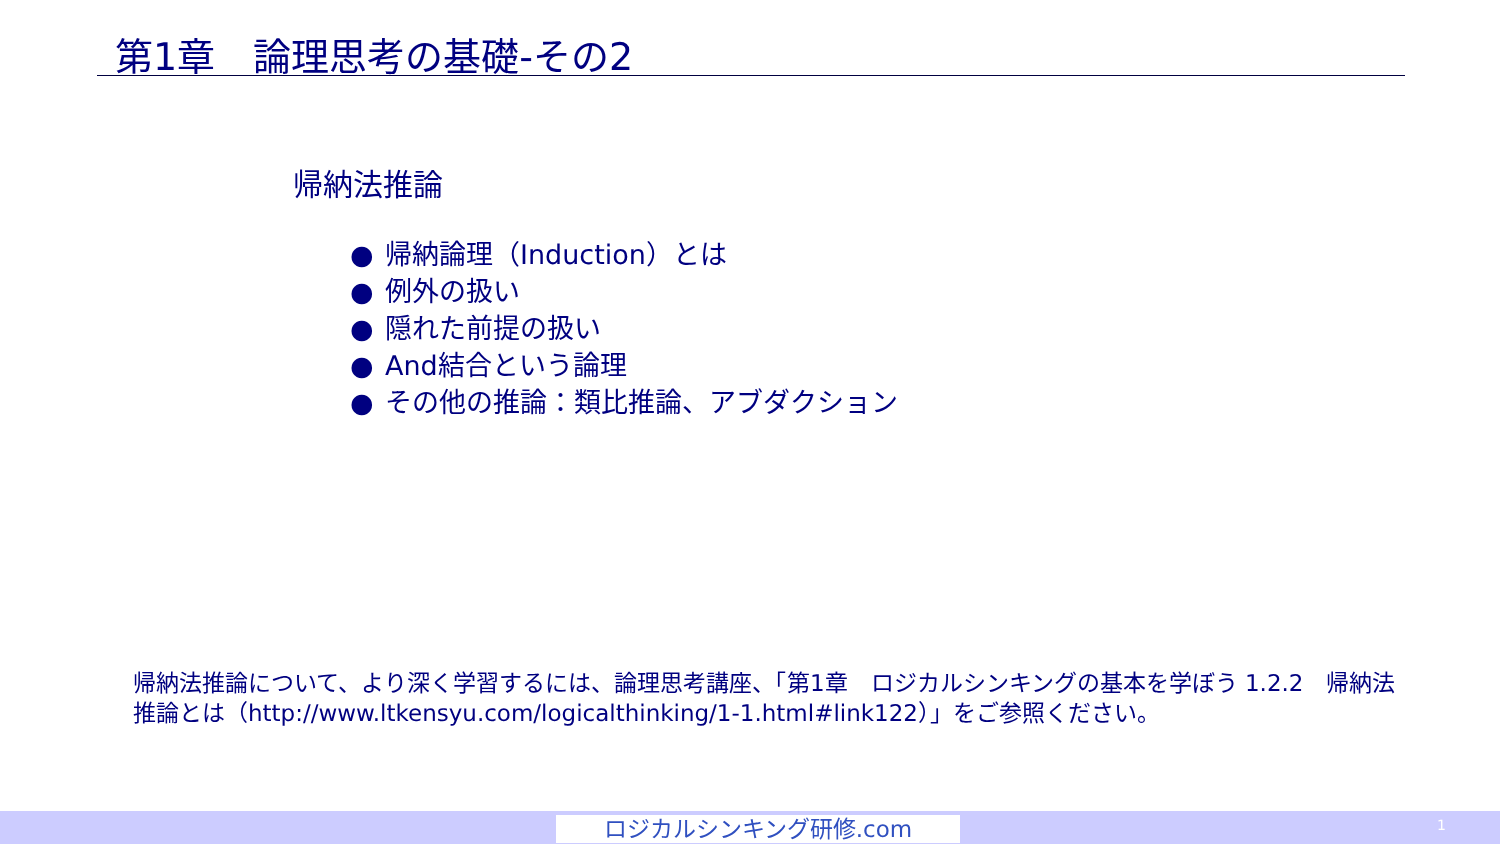第1章　論理思考の基礎-その2
帰納法推論
● 帰納論理（Induction）とは
● 例外の扱い
● 隠れた前提の扱い
● And結合という論理
● その他の推論：類比推論、アブダクション
帰納法推論について、より深く学習するには、論理思考講座、「第1章　ロジカルシンキングの基本を学ぼう 1.2.2　帰納法推論とは（http://www.ltkensyu.com/logicalthinking/1-1.html#link122）」をご参照ください。
ロジカルシンキング研修.com 1